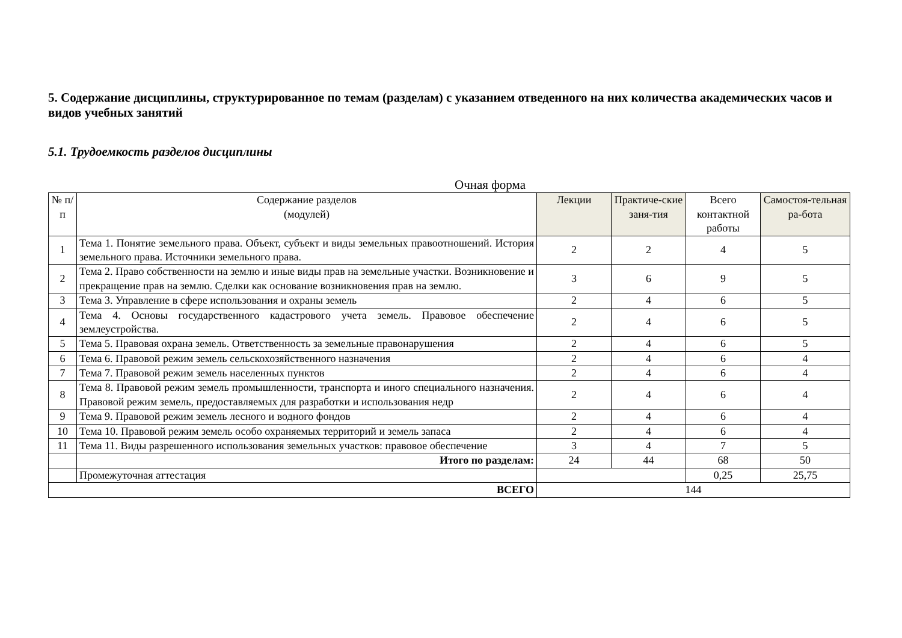5. Содержание дисциплины, структурированное по темам (разделам) с указанием отведенного на них количества академических часов и видов учебных занятий
5.1. Трудоемкость разделов дисциплины
Очная форма
| № п/п | Содержание разделов (модулей) | Лекции | Практиче-ские заня-тия | Всего контактной работы | Самостоя-тельная ра-бота |
| --- | --- | --- | --- | --- | --- |
| 1 | Тема 1. Понятие земельного права. Объект, субъект и виды земельных правоотношений. История земельного права. Источники земельного права. | 2 | 2 | 4 | 5 |
| 2 | Тема 2. Право собственности на землю и иные виды прав на земельные участки. Возникновение и прекращение прав на землю. Сделки как основание возникновения прав на землю. | 3 | 6 | 9 | 5 |
| 3 | Тема 3. Управление в сфере использования и охраны земель | 2 | 4 | 6 | 5 |
| 4 | Тема 4. Основы государственного кадастрового учета земель. Правовое обеспечение землеустройства. | 2 | 4 | 6 | 5 |
| 5 | Тема 5. Правовая охрана земель. Ответственность за земельные правонарушения | 2 | 4 | 6 | 5 |
| 6 | Тема 6. Правовой режим земель сельскохозяйственного назначения | 2 | 4 | 6 | 4 |
| 7 | Тема 7. Правовой режим земель населенных пунктов | 2 | 4 | 6 | 4 |
| 8 | Тема 8. Правовой режим земель промышленности, транспорта и иного специального назначения. Правовой режим земель, предоставляемых для разработки и использования недр | 2 | 4 | 6 | 4 |
| 9 | Тема 9. Правовой режим земель лесного и водного фондов | 2 | 4 | 6 | 4 |
| 10 | Тема 10. Правовой режим земель особо охраняемых территорий и земель запаса | 2 | 4 | 6 | 4 |
| 11 | Тема 11. Виды разрешенного использования земельных участков: правовое обеспечение | 3 | 4 | 7 | 5 |
| | Итого по разделам: | 24 | 44 | 68 | 50 |
| | Промежуточная аттестация | | | 0,25 | 25,75 |
| ВСЕГО | | 144 | | | |